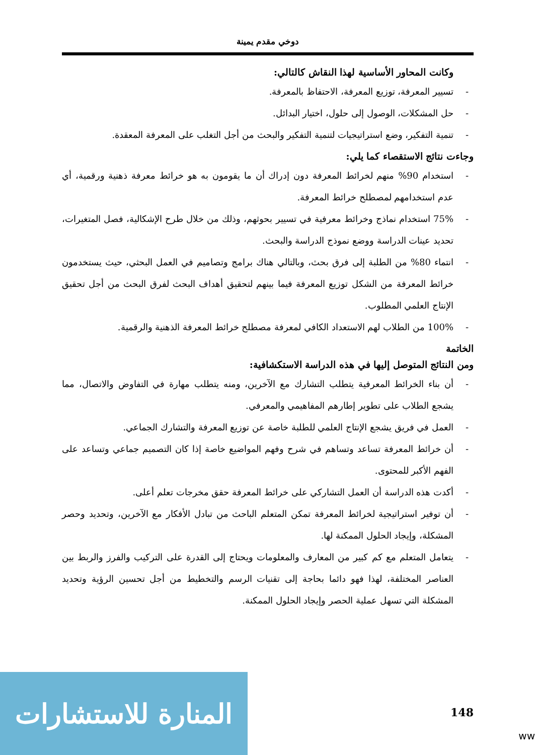دوخي مقدم يمينة
وكانت المحاور الأساسية لهذا النقاش كالتالي:
- تسيير المعرفة، توزيع المعرفة، الاحتفاظ بالمعرفة.
- حل المشكلات، الوصول إلى حلول، اختيار البدائل.
- تنمية التفكير، وضع استراتيجيات لتنمية التفكير والبحث من أجل التغلب على المعرفة المعقدة.
وجاءت نتائج الاستقصاء كما يلي:
- استخدام 90% منهم لخرائط المعرفة دون إدراك أن ما يقومون به هو خرائط معرفة ذهنية ورقمية، أي عدم استخدامهم لمصطلح خرائط المعرفة.
- 75% استخدام نماذج وخرائط معرفية في تسيير بحوثهم، وذلك من خلال طرح الإشكالية، فصل المتغيرات، تحديد عينات الدراسة ووضع نموذج الدراسة والبحث.
- انتماء 80% من الطلبة إلى فرق بحث، وبالتالي هناك برامج وتصاميم في العمل البحثي، حيث يستخدمون خرائط المعرفة من الشكل توزيع المعرفة فيما بينهم لتحقيق أهداف البحث لفرق البحث من أجل تحقيق الإنتاج العلمي المطلوب.
- 100% من الطلاب لهم الاستعداد الكافي لمعرفة مصطلح خرائط المعرفة الذهنية والرقمية.
الخاتمة
ومن النتائج المتوصل إليها في هذه الدراسة الاستكشافية:
- أن بناء الخرائط المعرفية يتطلب التشارك مع الآخرين، ومنه يتطلب مهارة في التفاوض والاتصال، مما يشجع الطلاب على تطوير إطارهم المفاهيمي والمعرفي.
- العمل في فريق يشجع الإنتاج العلمي للطلبة خاصة عن توزيع المعرفة والتشارك الجماعي.
- أن خرائط المعرفة تساعد وتساهم في شرح وفهم المواضيع خاصة إذا كان التصميم جماعي وتساعد على الفهم الأكبر للمحتوى.
- أكدت هذه الدراسة أن العمل التشاركي على خرائط المعرفة حقق مخرجات تعلم أعلى.
- أن توفير استراتيجية لخرائط المعرفة تمكن المتعلم الباحث من تبادل الأفكار مع الآخرين، وتحديد وحصر المشكلة، وإيجاد الحلول الممكنة لها.
- يتعامل المتعلم مع كم كبير من المعارف والمعلومات ويحتاج إلى القدرة على التركيب والفرز والربط بين العناصر المختلفة، لهذا فهو دائما بحاجة إلى تقنيات الرسم والتخطيط من أجل تحسين الرؤية وتحديد المشكلة التي تسهل عملية الحصر وإيجاد الحلول الممكنة.
148
المنارة للاستشارات
ww